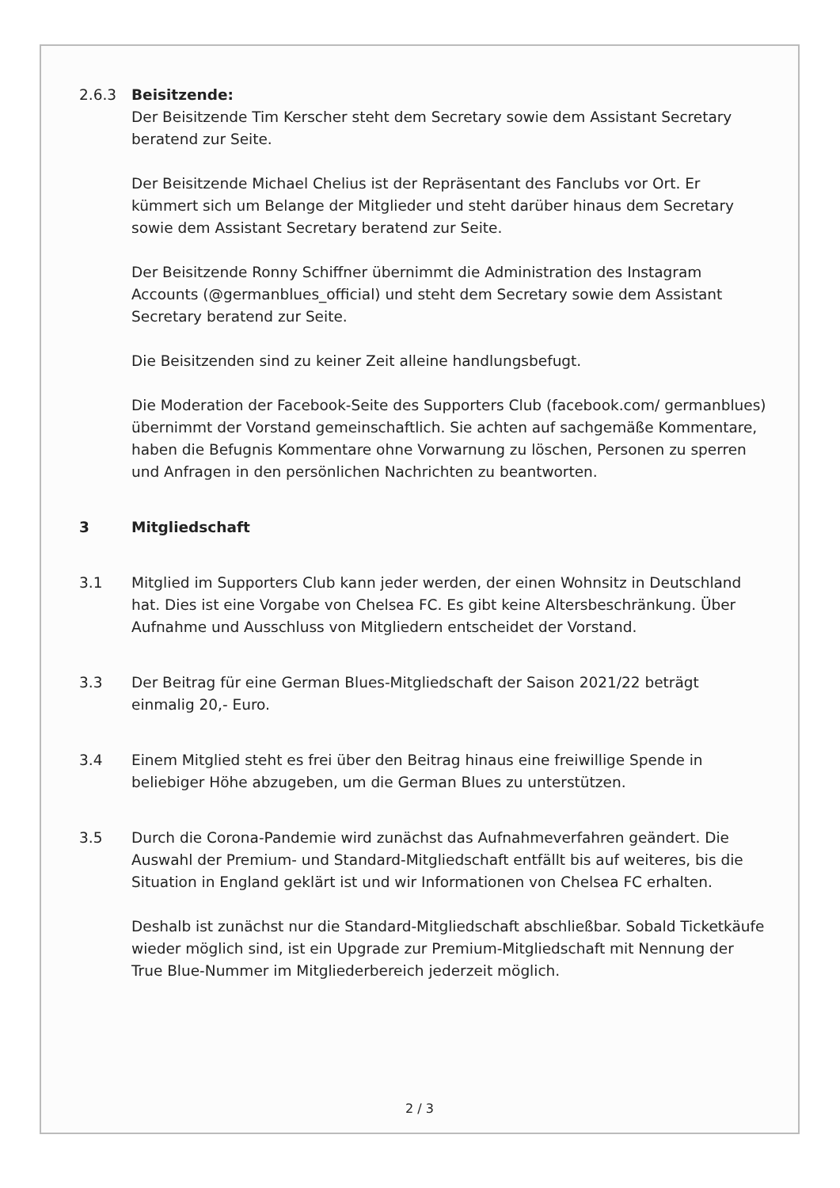2.6.3 Beisitzende:
Der Beisitzende Tim Kerscher steht dem Secretary sowie dem Assistant Secretary beratend zur Seite.
Der Beisitzende Michael Chelius ist der Repräsentant des Fanclubs vor Ort. Er kümmert sich um Belange der Mitglieder und steht darüber hinaus dem Secretary sowie dem Assistant Secretary beratend zur Seite.
Der Beisitzende Ronny Schiffner übernimmt die Administration des Instagram Accounts (@germanblues_official) und steht dem Secretary sowie dem Assistant Secretary beratend zur Seite.
Die Beisitzenden sind zu keiner Zeit alleine handlungsbefugt.
Die Moderation der Facebook-Seite des Supporters Club (facebook.com/ germanblues) übernimmt der Vorstand gemeinschaftlich. Sie achten auf sachgemäße Kommentare, haben die Befugnis Kommentare ohne Vorwarnung zu löschen, Personen zu sperren und Anfragen in den persönlichen Nachrichten zu beantworten.
3 Mitgliedschaft
3.1 Mitglied im Supporters Club kann jeder werden, der einen Wohnsitz in Deutschland hat. Dies ist eine Vorgabe von Chelsea FC. Es gibt keine Altersbeschränkung. Über Aufnahme und Ausschluss von Mitgliedern entscheidet der Vorstand.
3.3 Der Beitrag für eine German Blues-Mitgliedschaft der Saison 2021/22 beträgt einmalig 20,- Euro.
3.4 Einem Mitglied steht es frei über den Beitrag hinaus eine freiwillige Spende in beliebiger Höhe abzugeben, um die German Blues zu unterstützen.
3.5 Durch die Corona-Pandemie wird zunächst das Aufnahmeverfahren geändert. Die Auswahl der Premium- und Standard-Mitgliedschaft entfällt bis auf weiteres, bis die Situation in England geklärt ist und wir Informationen von Chelsea FC erhalten.
Deshalb ist zunächst nur die Standard-Mitgliedschaft abschließbar. Sobald Ticketkäufe wieder möglich sind, ist ein Upgrade zur Premium-Mitgliedschaft mit Nennung der True Blue-Nummer im Mitgliederbereich jederzeit möglich.
2 / 3